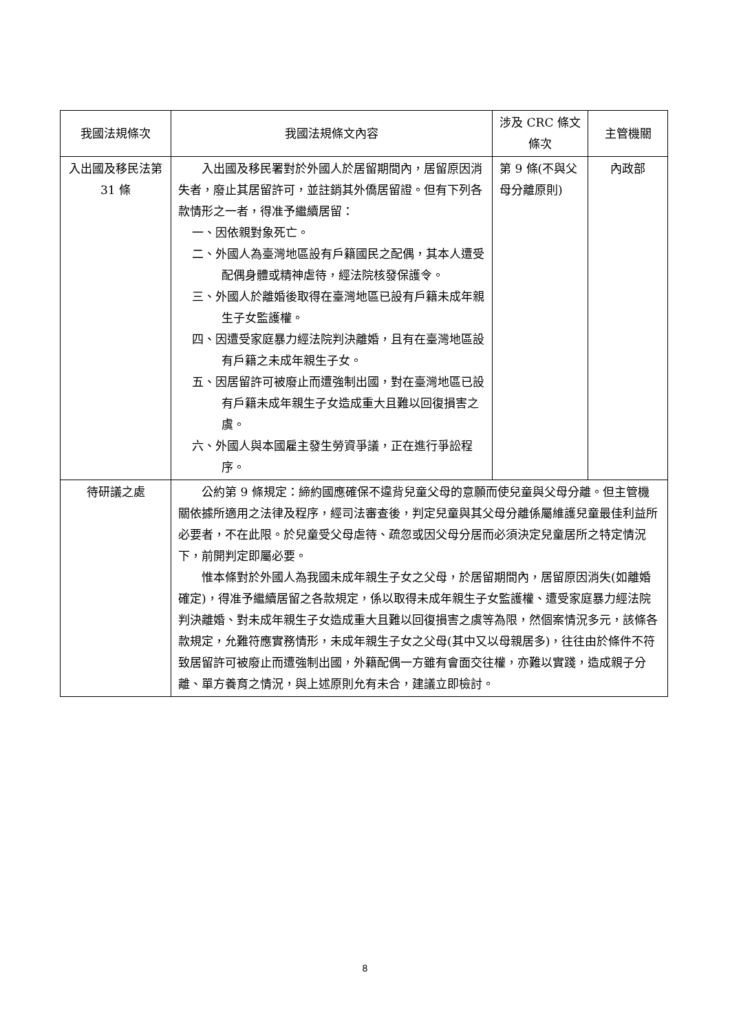| 我國法規條次 | 我國法規條文內容 | 涉及 CRC 條文條次 | 主管機關 |
| --- | --- | --- | --- |
| 入出國及移民法第 31 條 | 入出國及移民署對於外國人於居留期間內，居留原因消失者，廢止其居留許可，並註銷其外僑居留證。但有下列各款情形之一者，得准予繼續居留： 一、因依親對象死亡。 二、外國人為臺灣地區設有戶籍國民之配偶，其本人遭受配偶身體或精神虐待，經法院核發保護令。 三、外國人於離婚後取得在臺灣地區已設有戶籍未成年親生子女監護權。 四、因遭受家庭暴力經法院判決離婚，且有在臺灣地區設有戶籍之未成年親生子女。 五、因居留許可被廢止而遭強制出國，對在臺灣地區已設有戶籍未成年親生子女造成重大且難以回復損害之虞。 六、外國人與本國雇主發生勞資爭議，正在進行爭訟程序。 | 第 9 條(不與父母分離原則) | 內政部 |
| 待研議之處 | 公約第 9 條規定：締約國應確保不違背兒童父母的意願而使兒童與父母分離。但主管機關依據所適用之法律及程序，經司法審查後，判定兒童與其父母分離係屬維護兒童最佳利益所必要者，不在此限。於兒童受父母虐待、疏忽或因父母分居而必須決定兒童居所之特定情況下，前開判定即屬必要。 惟本條對於外國人為我國未成年親生子女之父母，於居留期間內，居留原因消失(如離婚確定)，得准予繼續居留之各款規定，係以取得未成年親生子女監護權、遭受家庭暴力經法院判決離婚、對未成年親生子女造成重大且難以回復損害之虞等為限，然個案情況多元，該條各款規定，允難符應實務情形，未成年親生子女之父母(其中又以母親居多)，往往由於條件不符致居留許可被廢止而遭強制出國，外籍配偶一方雖有會面交往權，亦難以實踐，造成親子分離、單方養育之情況，與上述原則允有未合，建議立即檢討。 | | |
8